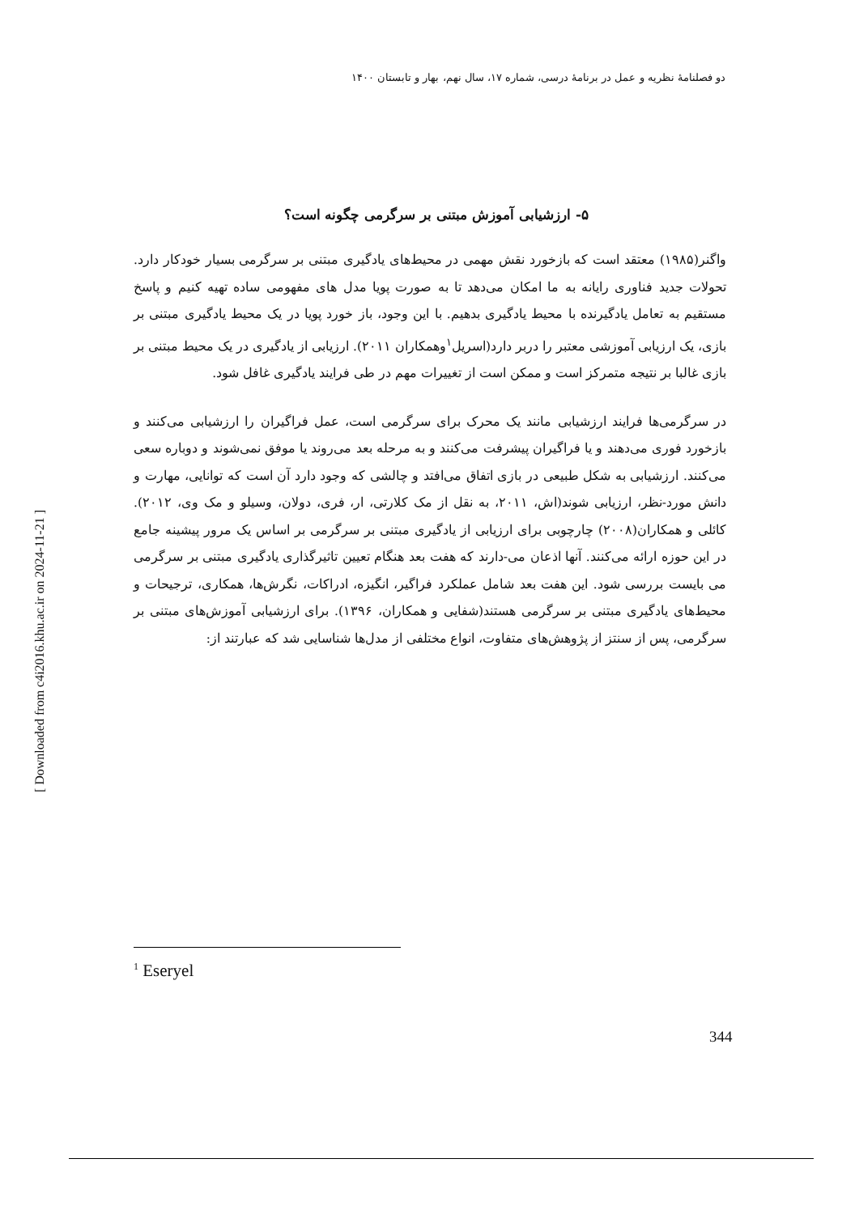دو فصلنامهٔ نظریه و عمل در برنامهٔ درسی، شماره ۱۷، سال نهم، بهار و تابستان ۱۴۰۰
۵- ارزشیابی آموزش مبتنی بر سرگرمی چگونه است؟
واگنر(۱۹۸۵) معتقد است که بازخورد نقش مهمی در محیط‌های یادگیری مبتنی بر سرگرمی بسیار خودکار دارد. تحولات جدید فناوری رایانه به ما امکان می‌دهد تا به صورت پویا مدل های مفهومی ساده تهیه کنیم و پاسخ مستقیم به تعامل یادگیرنده با محیط یادگیری بدهیم. با این وجود، باز خورد پویا در یک محیط یادگیری مبتنی بر بازی، یک ارزیابی آموزشی معتبر را دربر دارد(اسریل<sup>۱</sup>وهمکاران ۲۰۱۱). ارزیابی از یادگیری در یک محیط مبتنی بر بازی غالبا بر نتیجه متمرکز است و ممکن است از تغییرات مهم در طی فرایند یادگیری غافل شود.
در سرگرمی‌ها فرایند ارزشیابی مانند یک محرک برای سرگرمی است، عمل فراگیران را ارزشیابی می‌کنند و بازخورد فوری می‌دهند و یا فراگیران پیشرفت می‌کنند و به مرحله بعد می‌روند یا موفق نمی‌شوند و دوباره سعی می‌کنند. ارزشیابی به شکل طبیعی در بازی اتفاق می‌افتد و چالشی که وجود دارد آن است که توانایی، مهارت و دانش مورد-نظر، ارزیابی شوند(اش، ۲۰۱۱، به نقل از مک کلارتی، ار، فری، دولان، وسیلو و مک وی، ۲۰۱۲). کائلی و همکاران(۲۰۰۸) چارچوبی برای ارزیابی از یادگیری مبتنی بر سرگرمی بر اساس یک مرور پیشینه جامع در این حوزه ارائه می‌کنند. آنها اذعان می-دارند که هفت بعد هنگام تعیین تاثیرگذاری یادگیری مبتنی بر سرگرمی می بایست بررسی شود. این هفت بعد شامل عملکرد فراگیر، انگیزه، ادراکات، نگرش‌ها، همکاری، ترجیحات و محیط‌های یادگیری مبتنی بر سرگرمی هستند(شفایی و همکاران، ۱۳۹۶). برای ارزشیابی آموزش‌های مبتنی بر سرگرمی، پس از سنتز از پژوهش‌های متفاوت، انواع مختلفی از مدل‌ها شناسایی شد که عبارتند از:
<sup>1</sup> Eseryel
344
[ Downloaded from c4i2016.khu.ac.ir on 2024-11-21 ]